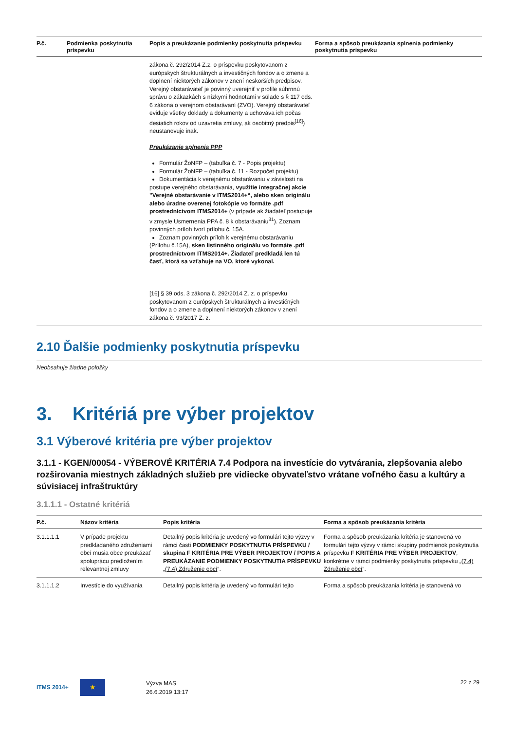| P.č. | Podmienka poskytnutia príspevku | Popis a preukázanie podmienky poskytnutia príspevku | Forma a spôsob preukázania splnenia podmienky poskytnutia príspevku |
| --- | --- | --- | --- |
| | | zákona č. 292/2014 Z.z. o príspevku poskytovanom z európskych štrukturálnych a investičných fondov a o zmene a doplnení niektorých zákonov v znení neskorších predpisov. Verejný obstarávateľ je povinný uverejniť v profile súhrnnú správu o zákazkách s nízkymi hodnotami v súlade s § 117 ods. 6 zákona o verejnom obstarávaní (ZVO). Verejný obstarávateľ eviduje všetky doklady a dokumenty a uchováva ich počas desiatich rokov od uzavretia zmluvy, ak osobitný predpis<sup>[16]</sup>) neustanovuje inak. Preukázanie splnenia PPP Formulár ŽoNFP – (tabuľka č. 7 - Popis projektu) Formulár ŽoNFP – (tabuľka č. 11 - Rozpočet projektu) Dokumentácia k verejnému obstarávaniu v závislosti na postupe verejného obstarávania, využitie integračnej akcie "Verejné obstarávanie v ITMS2014+“, alebo sken originálu alebo úradne overenej fotokópie vo formáte .pdf prostredníctvom ITMS2014+ (v prípade ak žiadateľ postupuje v zmysle Usmernenia PPA č. 8 k obstarávaniu<sup>31</sup>). Zoznam povinných príloh tvorí prílohu č. 15A. Zoznam povinných príloh k verejnému obstarávaniu (Prílohu č.15A), sken listinného originálu vo formáte .pdf prostredníctvom ITMS2014+. Žiadateľ predkladá len tú časť, ktorá sa vzťahuje na VO, ktoré vykonal. [16] § 39 ods. 3 zákona č. 292/2014 Z. z. o príspevku poskytovanom z európskych štrukturálnych a investičných fondov a o zmene a doplnení niektorých zákonov v znení zákona č. 93/2017 Z. z. | |
2.10 Ďalšie podmienky poskytnutia príspevku
Neobsahuje žiadne položky
3. Kritériá pre výber projektov
3.1 Výberové kritéria pre výber projektov
3.1.1 - KGEN/00054 - VÝBEROVÉ KRITÉRIA 7.4 Podpora na investície do vytvárania, zlepšovania alebo rozširovania miestnych základných služieb pre vidiecke obyvateľstvo vrátane voľného času a kultúry a súvisiacej infraštruktúry
3.1.1.1 - Ostatné kritériá
| P.č. | Názov kritéria | Popis kritéria | Forma a spôsob preukázania kritéria |
| --- | --- | --- | --- |
| 3.1.1.1.1 | V prípade projektu predkladaného združeniami obcí musia obce preukázať spoluprácu predložením relevantnej zmluvy | Detailný popis kritéria je uvedený vo formulári tejto výzvy v rámci časti PODMIENKY POSKYTNUTIA PRÍSPEVKU / skupina F KRITÉRIA PRE VÝBER PROJEKTOV / POPIS A PREUKÁZANIE PODMIENKY POSKYTNUTIA PRÍSPEVKU „(7.4) Združenie obcí “. | Forma a spôsob preukázania kritéria je stanovená vo formulári tejto výzvy v rámci skupiny podmienok poskytnutia príspevku F KRITÉRIA PRE VÝBER PROJEKTOV , konkrétne v rámci podmienky poskytnutia príspevku „(7.4) Združenie obcí “. |
| 3.1.1.1.2 | Investície do využívania | Detailný popis kritéria je uvedený vo formulári tejto | Forma a spôsob preukázania kritéria je stanovená vo |
ITMS 2014+ ★
Výzva MAS
26.6.2019 13:17
22 z 29